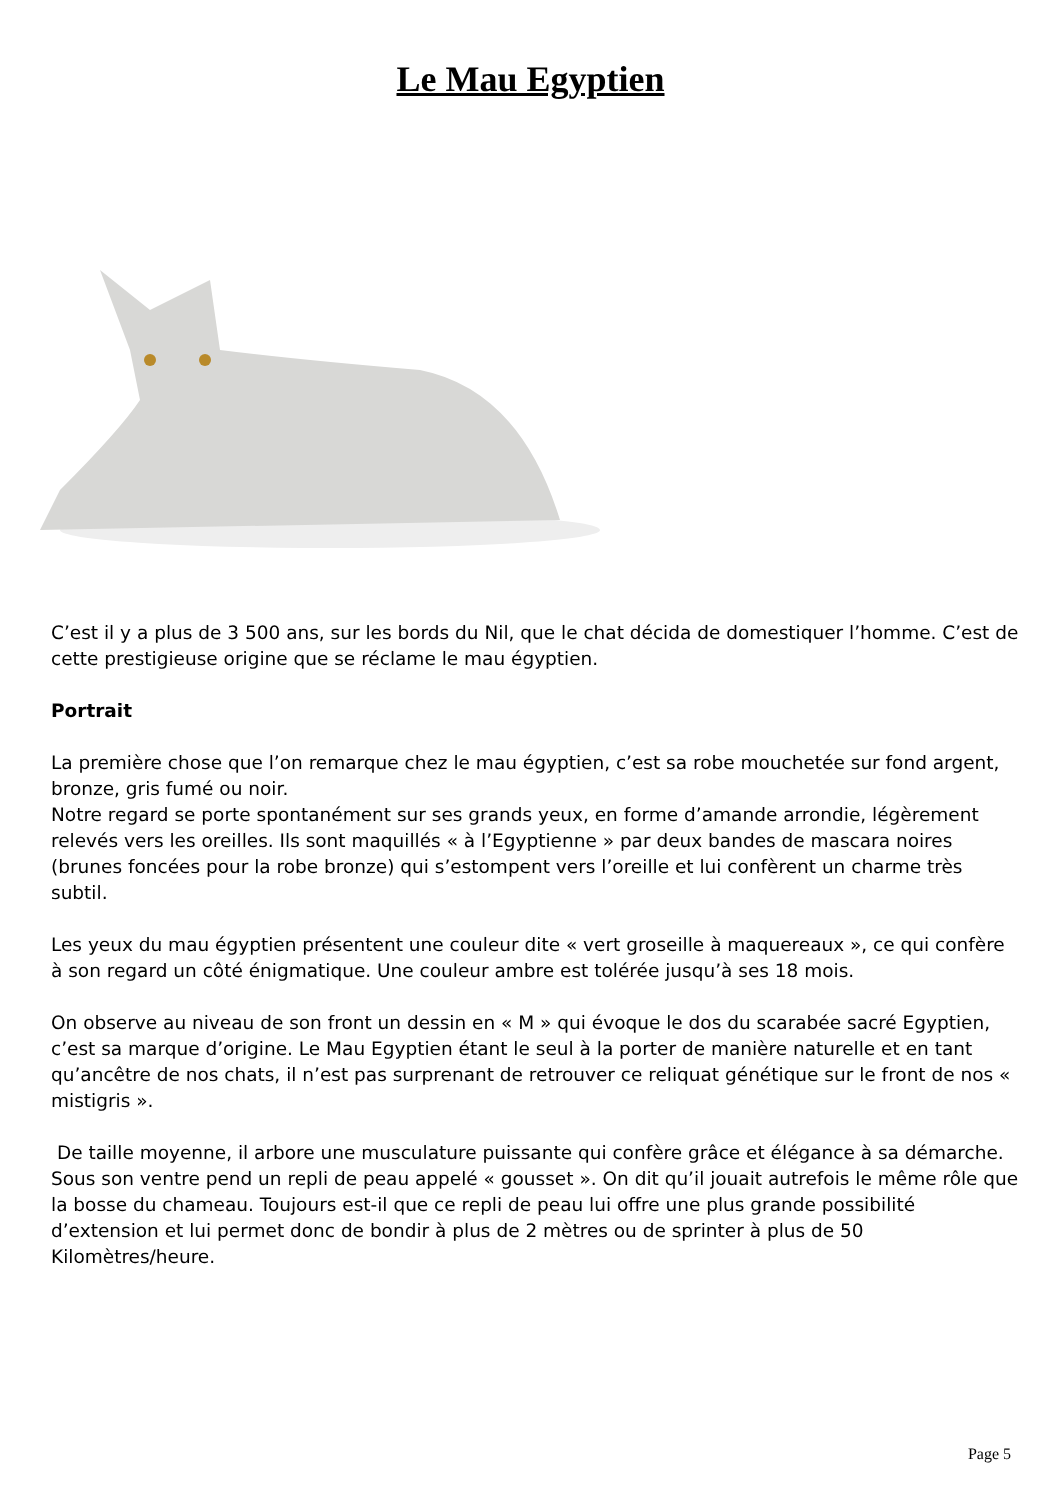Le Mau Egyptien
C’est il y a plus de 3 500 ans, sur les bords du Nil, que le chat décida de domestiquer l’homme. C’est de cette prestigieuse origine que se réclame le mau égyptien.
Portrait
La première chose que l’on remarque chez le mau égyptien, c’est sa robe mouchetée sur fond argent, bronze, gris fumé ou noir.
Notre regard se porte spontanément sur ses grands yeux, en forme d’amande arrondie, légèrement relevés vers les oreilles. Ils sont maquillés « à l’Egyptienne » par deux bandes de mascara noires (brunes foncées pour la robe bronze) qui s’estompent vers l’oreille et lui confèrent un charme très subtil.
Les yeux du mau égyptien présentent une couleur dite « vert groseille à maquereaux », ce qui confère à son regard un côté énigmatique. Une couleur ambre est tolérée jusqu’à ses 18 mois.
On observe au niveau de son front un dessin en « M » qui évoque le dos du scarabée sacré Egyptien, c’est sa marque d’origine. Le Mau Egyptien étant le seul à la porter de manière naturelle et en tant qu’ancêtre de nos chats, il n’est pas surprenant de retrouver ce reliquat génétique sur le front de nos « mistigris ».
De taille moyenne, il arbore une musculature puissante qui confère grâce et élégance à sa démarche. Sous son ventre pend un repli de peau appelé « gousset ». On dit qu’il jouait autrefois le même rôle que la bosse du chameau. Toujours est-il que ce repli de peau lui offre une plus grande possibilité d’extension et lui permet donc de bondir à plus de 2 mètres ou de sprinter à plus de 50 Kilomètres/heure.
Page 5